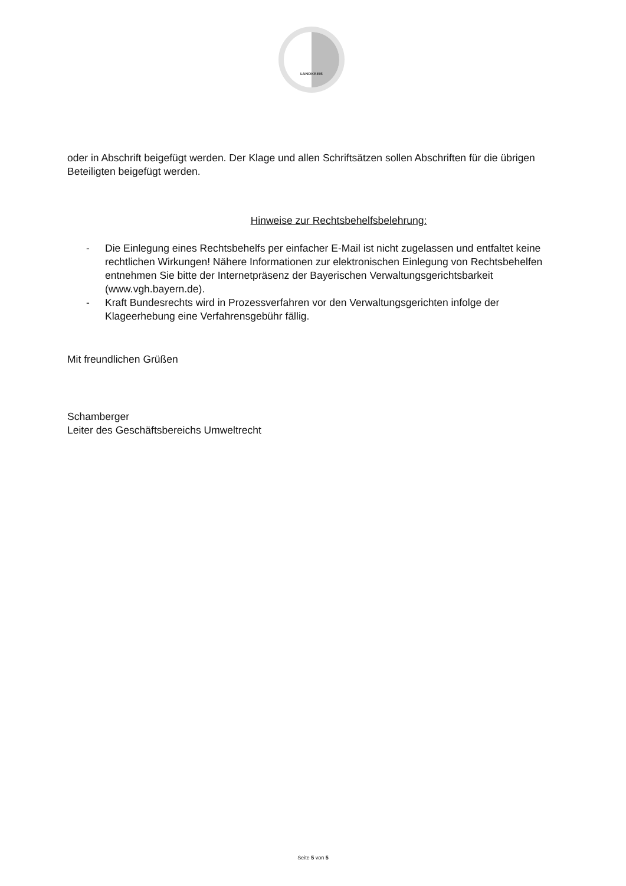LANDKREIS
oder in Abschrift beigefügt werden. Der Klage und allen Schriftsätzen sollen Abschriften für die übrigen Beteiligten beigefügt werden.
Hinweise zur Rechtsbehelfsbelehrung:
- Die Einlegung eines Rechtsbehelfs per einfacher E-Mail ist nicht zugelassen und entfaltet keine rechtlichen Wirkungen! Nähere Informationen zur elektronischen Einlegung von Rechtsbehelfen entnehmen Sie bitte der Internetpräsenz der Bayerischen Verwaltungsgerichtsbarkeit (www.vgh.bayern.de).
- Kraft Bundesrechts wird in Prozessverfahren vor den Verwaltungsgerichten infolge der Klageerhebung eine Verfahrensgebühr fällig.
Mit freundlichen Grüßen
Schamberger
Leiter des Geschäftsbereichs Umweltrecht
Seite 5 von 5